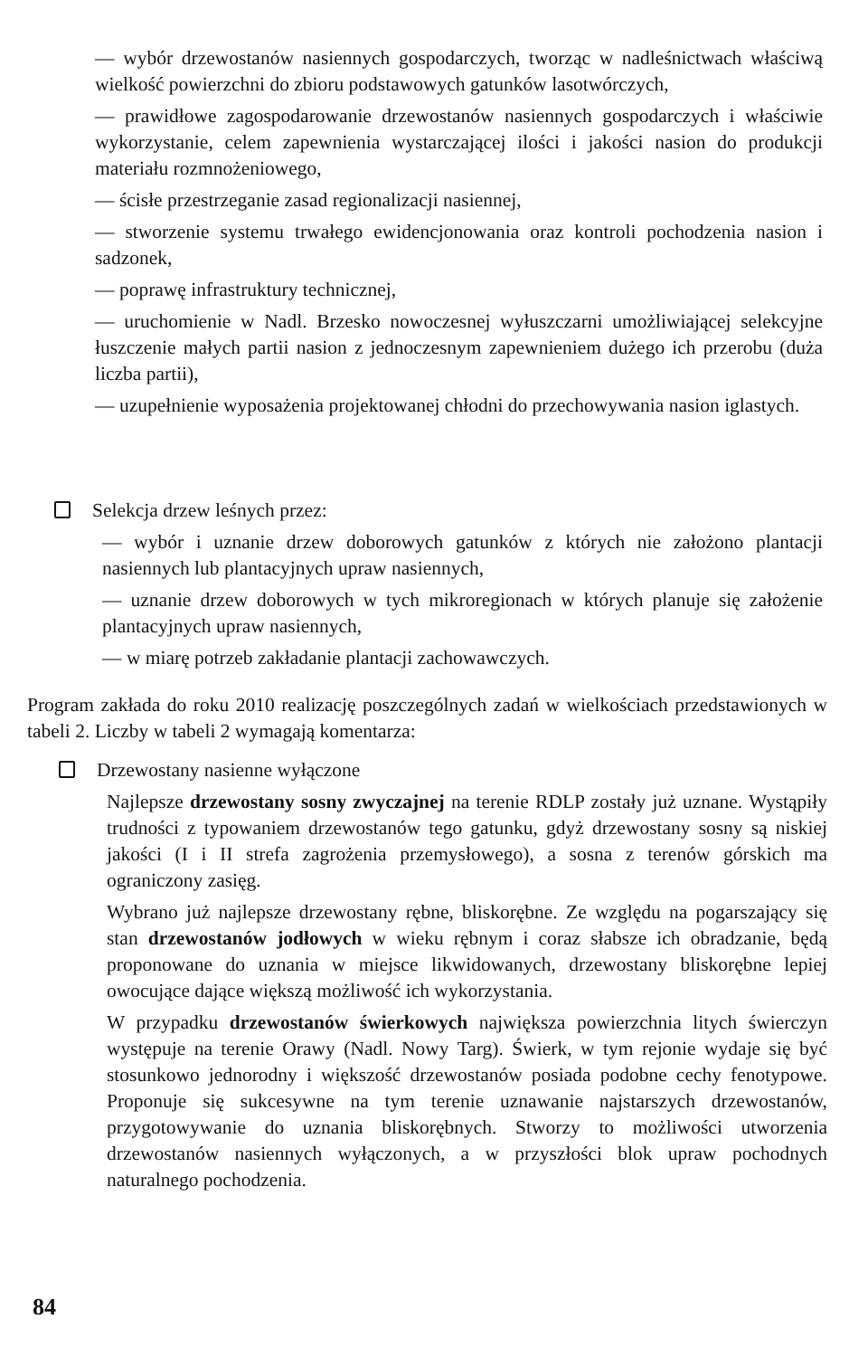— wybór drzewostanów nasiennych gospodarczych, tworząc w nadleśnictwach właściwą wielkość powierzchni do zbioru podstawowych gatunków lasotwórczych,
— prawidłowe zagospodarowanie drzewostanów nasiennych gospodarczych i właściwie wykorzystanie, celem zapewnienia wystarczającej ilości i jakości nasion do produkcji materiału rozmnożeniowego,
— ścisłe przestrzeganie zasad regionalizacji nasiennej,
— stworzenie systemu trwałego ewidencjonowania oraz kontroli pochodzenia nasion i sadzonek,
— poprawę infrastruktury technicznej,
— uruchomienie w Nadl. Brzesko nowoczesnej wyłuszczarni umożliwiającej selekcyjne łuszczenie małych partii nasion z jednoczesnym zapewnieniem dużego ich przerobu (duża liczba partii),
— uzupełnienie wyposażenia projektowanej chłodni do przechowywania nasion iglastych.
Selekcja drzew leśnych przez:
— wybór i uznanie drzew doborowych gatunków z których nie założono plantacji nasiennych lub plantacyjnych upraw nasiennych,
— uznanie drzew doborowych w tych mikroregionach w których planuje się założenie plantacyjnych upraw nasiennych,
— w miarę potrzeb zakładanie plantacji zachowawczych.
Program zakłada do roku 2010 realizację poszczególnych zadań w wielkościach przedstawionych w tabeli 2. Liczby w tabeli 2 wymagają komentarza:
Drzewostany nasienne wyłączone
Najlepsze drzewostany sosny zwyczajnej na terenie RDLP zostały już uznane. Wystąpiły trudności z typowaniem drzewostanów tego gatunku, gdyż drzewostany sosny są niskiej jakości (I i II strefa zagrożenia przemysłowego), a sosna z terenów górskich ma ograniczony zasięg.
Wybrano już najlepsze drzewostany rębne, bliskorębne. Ze względu na pogarszający się stan drzewostanów jodłowych w wieku rębnym i coraz słabsze ich obradzanie, będą proponowane do uznania w miejsce likwidowanych, drzewostany bliskorębne lepiej owocujące dające większą możliwość ich wykorzystania.
W przypadku drzewostanów świerkowych największa powierzchnia litych świerczyn występuje na terenie Orawy (Nadl. Nowy Targ). Świerk, w tym rejonie wydaje się być stosunkowo jednorodny i większość drzewostanów posiada podobne cechy fenotypowe. Proponuje się sukcesywne na tym terenie uznawanie najstarszych drzewostanów, przygotowywanie do uznania bliskorębnych. Stworzy to możliwości utworzenia drzewostanów nasiennych wyłączonych, a w przyszłości blok upraw pochodnych naturalnego pochodzenia.
84